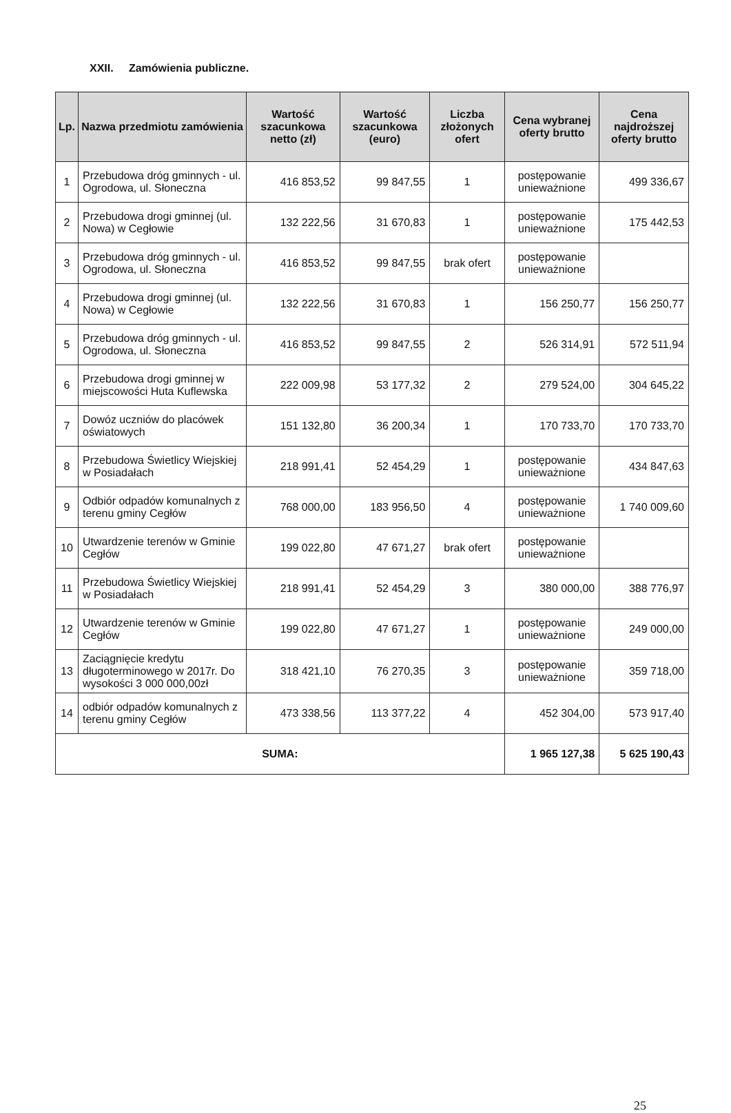XXII. Zamówienia publiczne.
| Lp. | Nazwa przedmiotu zamówienia | Wartość szacunkowa netto (zł) | Wartość szacunkowa (euro) | Liczba złożonych ofert | Cena wybranej oferty brutto | Cena najdroższej oferty brutto |
| --- | --- | --- | --- | --- | --- | --- |
| 1 | Przebudowa dróg gminnych - ul. Ogrodowa, ul. Słoneczna | 416 853,52 | 99 847,55 | 1 | postępowanie unieważnione | 499 336,67 |
| 2 | Przebudowa drogi gminnej (ul. Nowa) w Cegłowie | 132 222,56 | 31 670,83 | 1 | postępowanie unieważnione | 175 442,53 |
| 3 | Przebudowa dróg gminnych - ul. Ogrodowa, ul. Słoneczna | 416 853,52 | 99 847,55 | brak ofert | postępowanie unieważnione | |
| 4 | Przebudowa drogi gminnej (ul. Nowa) w Cegłowie | 132 222,56 | 31 670,83 | 1 | 156 250,77 | 156 250,77 |
| 5 | Przebudowa dróg gminnych - ul. Ogrodowa, ul. Słoneczna | 416 853,52 | 99 847,55 | 2 | 526 314,91 | 572 511,94 |
| 6 | Przebudowa drogi gminnej w miejscowości Huta Kuflewska | 222 009,98 | 53 177,32 | 2 | 279 524,00 | 304 645,22 |
| 7 | Dowóz uczniów do placówek oświatowych | 151 132,80 | 36 200,34 | 1 | 170 733,70 | 170 733,70 |
| 8 | Przebudowa Świetlicy Wiejskiej w Posiadałach | 218 991,41 | 52 454,29 | 1 | postępowanie unieważnione | 434 847,63 |
| 9 | Odbiór odpadów komunalnych z terenu gminy Cegłów | 768 000,00 | 183 956,50 | 4 | postępowanie unieważnione | 1 740 009,60 |
| 10 | Utwardzenie terenów w Gminie Cegłów | 199 022,80 | 47 671,27 | brak ofert | postępowanie unieważnione | |
| 11 | Przebudowa Świetlicy Wiejskiej w Posiadałach | 218 991,41 | 52 454,29 | 3 | 380 000,00 | 388 776,97 |
| 12 | Utwardzenie terenów w Gminie Cegłów | 199 022,80 | 47 671,27 | 1 | postępowanie unieważnione | 249 000,00 |
| 13 | Zaciągnięcie kredytu długoterminowego w 2017r. Do wysokości 3 000 000,00zł | 318 421,10 | 76 270,35 | 3 | postępowanie unieważnione | 359 718,00 |
| 14 | odbiór odpadów komunalnych z terenu gminy Cegłów | 473 338,56 | 113 377,22 | 4 | 452 304,00 | 573 917,40 |
| SUMA: | | | | | 1 965 127,38 | 5 625 190,43 |
25